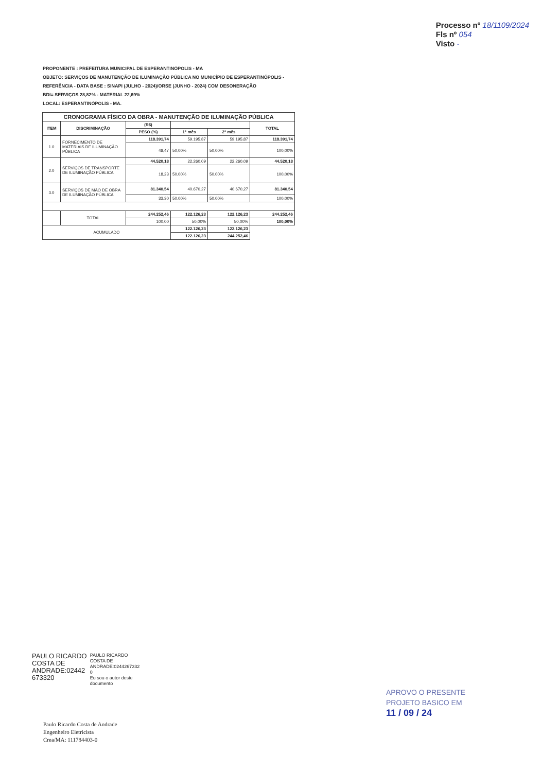Processo nº 18/1109/2024
Fls nº 054
Visto -
PROPONENTE : PREFEITURA MUNICIPAL DE ESPERANTINÓPOLIS - MA
OBJETO: SERVIÇOS DE MANUTENÇÃO DE ILUMINAÇÃO PÚBLICA NO MUNICÍPIO DE ESPERANTINÓPOLIS -
REFERÊNCIA - DATA BASE : SINAPI (JULHO - 2024)/ORSE (JUNHO - 2024) COM DESONERAÇÃO
BDI= SERVIÇOS 28,82% - MATERIAL 22,69%
LOCAL: ESPERANTINÓPOLIS - MA.
| CRONOGRAMA FÍSICO DA OBRA - MANUTENÇÃO DE ILUMINAÇÃO PÚBLICA | | | | | |
| --- | --- | --- | --- | --- | --- |
| ITEM | DISCRIMINAÇÃO | (R$) | | | TOTAL |
| | | PESO (%) | 1° mês | 2° mês | |
| 1.0 | FORNECIMENTO DE MATERIAIS DE ILUMINAÇÃO PÚBLICA | 118.391,74 | 59.195,87 | 59.195,87 | 118.391,74 |
| | | 48,47 | 50,00% | 50,00% | 100,00% |
| 2.0 | SERVIÇOS DE TRANSPORTE DE ILUMINAÇÃO PÚBLICA | 44.520,18 | 22.260,09 | 22.260,09 | 44.520,18 |
| | | 18,23 | 50,00% | 50,00% | 100,00% |
| 3.0 | SERVIÇOS DE MÃO DE OBRA DE ILUMINAÇÃO PÚBLICA | 81.340,54 | 40.670,27 | 40.670,27 | 81.340,54 |
| | | 33,30 | 50,00% | 50,00% | 100,00% |
| | TOTAL | 244.252,46 | 122.126,23 | 122.126,23 | 244.252,46 |
| | | 100,00 | 50,00% | 50,00% | 100,00% |
| ACUMULADO | | | 122.126,23 | 122.126,23 | |
| | | | 122.126,23 | 244.252,46 | |
PAULO RICARDO
COSTA DE
ANDRADE:02442
673320
PAULO RICARDO
COSTA DE
ANDRADE:0244267332
0
Eu sou o autor deste
documento
Paulo Ricardo Costa de Andrade
Engenheiro Eletricista
Crea/MA: 111784403-0
APROVO O PRESENTE
PROJETO BASICO EM
11 / 09 / 24